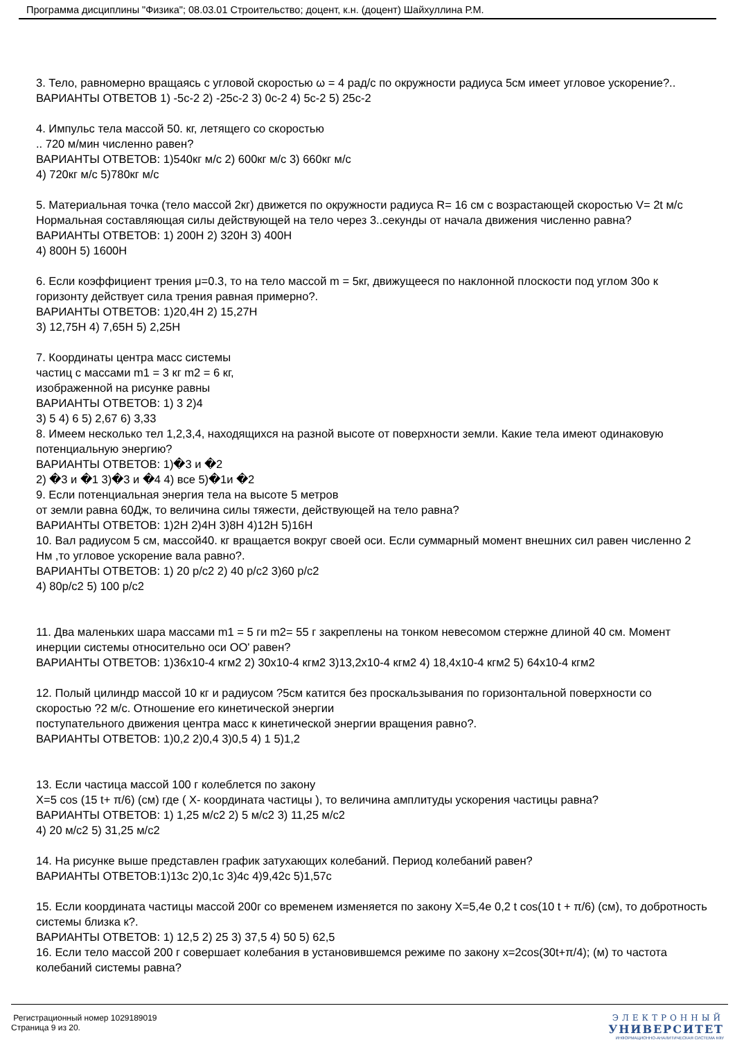Программа дисциплины "Физика"; 08.03.01 Строительство; доцент, к.н. (доцент) Шайхуллина Р.М.
3. Тело, равномерно вращаясь с угловой скоростью ω = 4 рад/с по окружности радиуса 5см имеет угловое ускорение?..
ВАРИАНТЫ ОТВЕТОВ 1) -5с-2 2) -25с-2 3) 0с-2 4) 5с-2 5) 25с-2
4. Импульс тела массой 50. кг, летящего со скоростью
.. 720 м/мин численно равен?
ВАРИАНТЫ ОТВЕТОВ: 1)540кг м/с 2) 600кг м/с 3) 660кг м/с
4) 720кг м/с 5)780кг м/с
5. Материальная точка (тело массой 2кг) движется по окружности радиуса R= 16 см с возрастающей скоростью V= 2t м/с Нормальная составляющая силы действующей на тело через 3..секунды от начала движения численно равна?
ВАРИАНТЫ ОТВЕТОВ: 1) 200Н 2) 320Н 3) 400Н
4) 800Н 5) 1600Н
6. Если коэффициент трения μ=0.3, то на тело массой m = 5кг, движущееся по наклонной плоскости под углом 30о к горизонту действует сила трения равная примерно?.
ВАРИАНТЫ ОТВЕТОВ: 1)20,4Н 2) 15,27Н
3) 12,75Н 4) 7,65Н 5) 2,25Н
7. Координаты центра масс системы
частиц с массами m1 = 3 кг m2 = 6 кг,
изображенной на рисунке равны
ВАРИАНТЫ ОТВЕТОВ: 1) 3 2)4
3) 5 4) 6 5) 2,67 6) 3,33
8. Имеем несколько тел 1,2,3,4, находящихся на разной высоте от поверхности земли. Какие тела имеют одинаковую потенциальную энергию?
ВАРИАНТЫ ОТВЕТОВ: 1)�3 и �2
2) �3 и �1 3)�3 и �4 4) все 5)�1и �2
9. Если потенциальная энергия тела на высоте 5 метров
от земли равна 60Дж, то величина силы тяжести, действующей на тело равна?
ВАРИАНТЫ ОТВЕТОВ: 1)2Н 2)4Н 3)8Н 4)12Н 5)16Н
10. Вал радиусом 5 см, массой40. кг вращается вокруг своей оси. Если суммарный момент внешних сил равен численно 2 Нм ,то угловое ускорение вала равно?.
ВАРИАНТЫ ОТВЕТОВ: 1) 20 р/с2 2) 40 р/с2 3)60 р/с2
4) 80р/с2 5) 100 р/с2
11. Два маленьких шара массами m1 = 5 ги m2= 55 г закреплены на тонком невесомом стержне длиной 40 см. Момент инерции системы относительно оси OO' равен?
ВАРИАНТЫ ОТВЕТОВ: 1)36x10-4 кгм2 2) 30x10-4 кгм2 3)13,2x10-4 кгм2 4) 18,4x10-4 кгм2 5) 64x10-4 кгм2
12. Полый цилиндр массой 10 кг и радиусом ?5см катится без проскальзывания по горизонтальной поверхности со скоростью ?2 м/с. Отношение его кинетической энергии
поступательного движения центра масс к кинетической энергии вращения равно?.
ВАРИАНТЫ ОТВЕТОВ: 1)0,2 2)0,4 3)0,5 4) 1 5)1,2
13. Если частица массой 100 г колеблется по закону
X=5 cos (15 t+ π/6) (см) где ( X- координата частицы ), то величина амплитуды ускорения частицы равна?
ВАРИАНТЫ ОТВЕТОВ: 1) 1,25 м/с2 2) 5 м/с2 3) 11,25 м/с2
4) 20 м/с2 5) 31,25 м/с2
14. На рисунке выше представлен график затухающих колебаний. Период колебаний равен?
ВАРИАНТЫ ОТВЕТОВ:1)13с 2)0,1с 3)4с 4)9,42с 5)1,57с
15. Если координата частицы массой 200г со временем изменяется по закону X=5,4e 0,2 t cos(10 t + π/6) (см), то добротность системы близка к?.
ВАРИАНТЫ ОТВЕТОВ: 1) 12,5 2) 25 3) 37,5 4) 50 5) 62,5
16. Если тело массой 200 г совершает колебания в установившемся режиме по закону x=2cos(30t+π/4); (м) то частота колебаний системы равна?
Регистрационный номер 1029189019
Страница 9 из 20.
ЭЛЕКТРОННЫЙ
УНИВЕРСИТЕТ
ИНФОРМАЦИОННО-АНАЛИТИЧЕСКАЯ СИСТЕМА КФУ